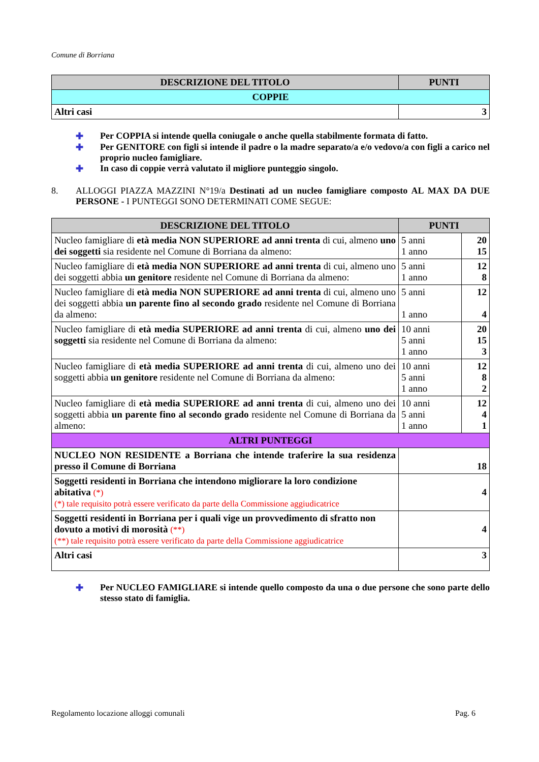Comune di Borriana
| DESCRIZIONE DEL TITOLO | PUNTI |
| --- | --- |
| COPPIE | |
| Altri casi | 3 |
✚ Per COPPIA si intende quella coniugale o anche quella stabilmente formata di fatto.
✚ Per GENITORE con figli si intende il padre o la madre separato/a e/o vedovo/a con figli a carico nel proprio nucleo famigliare.
✚ In caso di coppie verrà valutato il migliore punteggio singolo.
8. ALLOGGI PIAZZA MAZZINI N°19/a Destinati ad un nucleo famigliare composto AL MAX DA DUE PERSONE - I PUNTEGGI SONO DETERMINATI COME SEGUE:
| DESCRIZIONE DEL TITOLO | PUNTI | |
| --- | --- | --- |
| Nucleo famigliare di età media NON SUPERIORE ad anni trenta di cui, almeno uno dei soggetti sia residente nel Comune di Borriana da almeno: | 5 anni 1 anno | 20 15 |
| Nucleo famigliare di età media NON SUPERIORE ad anni trenta di cui, almeno uno dei soggetti abbia un genitore residente nel Comune di Borriana da almeno: | 5 anni 1 anno | 12 8 |
| Nucleo famigliare di età media NON SUPERIORE ad anni trenta di cui, almeno uno dei soggetti abbia un parente fino al secondo grado residente nel Comune di Borriana da almeno: | 5 anni 1 anno | 12 4 |
| Nucleo famigliare di età media SUPERIORE ad anni trenta di cui, almeno uno dei soggetti sia residente nel Comune di Borriana da almeno: | 10 anni 5 anni 1 anno | 20 15 3 |
| Nucleo famigliare di età media SUPERIORE ad anni trenta di cui, almeno uno dei soggetti abbia un genitore residente nel Comune di Borriana da almeno: | 10 anni 5 anni 1 anno | 12 8 2 |
| Nucleo famigliare di età media SUPERIORE ad anni trenta di cui, almeno uno dei soggetti abbia un parente fino al secondo grado residente nel Comune di Borriana da almeno: | 10 anni 5 anni 1 anno | 12 4 1 |
| ALTRI PUNTEGGI | | |
| NUCLEO NON RESIDENTE a Borriana che intende traferire la sua residenza presso il Comune di Borriana | 18 | |
| Soggetti residenti in Borriana che intendono migliorare la loro condizione abitativa (*) (*) tale requisito potrà essere verificato da parte della Commissione aggiudicatrice | 4 | |
| Soggetti residenti in Borriana per i quali vige un provvedimento di sfratto non dovuto a motivi di morosità (**) (**) tale requisito potrà essere verificato da parte della Commissione aggiudicatrice | 4 | |
| Altri casi | 3 | |
✚ Per NUCLEO FAMIGLIARE si intende quello composto da una o due persone che sono parte dello stesso stato di famiglia.
Regolamento locazione alloggi comunali Pag. 6